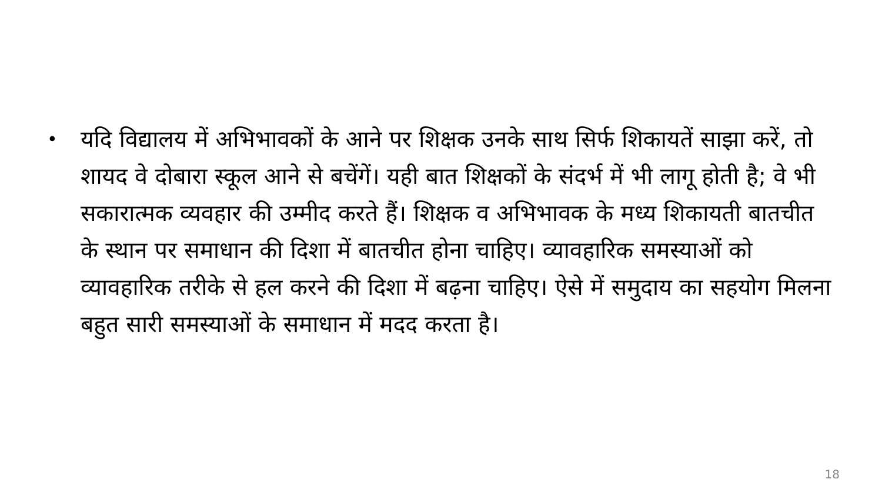•
यदि विद्यालय में अभिभावकों के आने पर शिक्षक उनके साथ सिर्फ शिकायतें साझा करें, तो शायद वे दोबारा स्कूल आने से बचेंगें। यही बात शिक्षकों के संदर्भ में भी लागू होती है; वे भी सकारात्मक व्यवहार की उम्मीद करते हैं। शिक्षक व अभिभावक के मध्य शिकायती बातचीत के स्थान पर समाधान की दिशा में बातचीत होना चाहिए। व्यावहारिक समस्याओं को व्यावहारिक तरीके से हल करने की दिशा में बढ़ना चाहिए। ऐसे में समुदाय का सहयोग मिलना बहुत सारी समस्याओं के समाधान में मदद करता है।
18